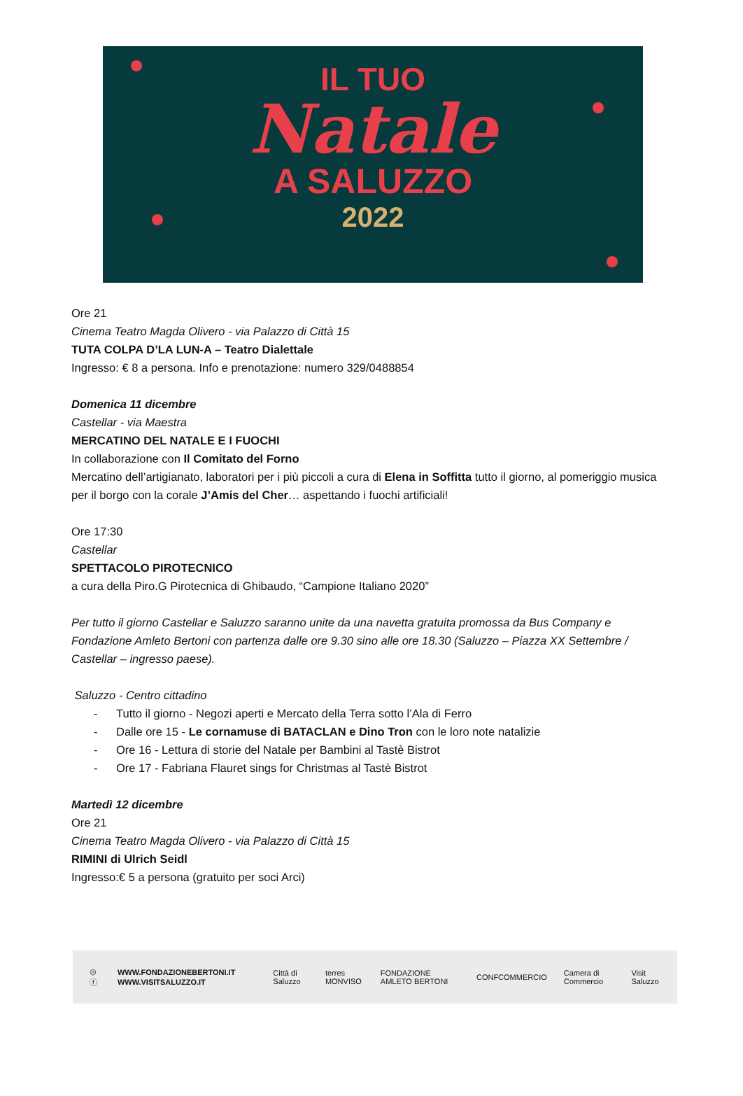IL TUO
Natale
A SALUZZO
2022
Ore 21
Cinema Teatro Magda Olivero - via Palazzo di Città 15
TUTA COLPA D’LA LUN-A – Teatro Dialettale
Ingresso: € 8 a persona. Info e prenotazione: numero 329/0488854
Domenica 11 dicembre
Castellar - via Maestra
MERCATINO DEL NATALE E I FUOCHI
In collaborazione con Il Comitato del Forno
Mercatino dell’artigianato, laboratori per i più piccoli a cura di Elena in Soffitta tutto il giorno, al pomeriggio musica per il borgo con la corale J’Amis del Cher… aspettando i fuochi artificiali!
Ore 17:30
Castellar
SPETTACOLO PIROTECNICO
a cura della Piro.G Pirotecnica di Ghibaudo, “Campione Italiano 2020”
Per tutto il giorno Castellar e Saluzzo saranno unite da una navetta gratuita promossa da Bus Company e Fondazione Amleto Bertoni con partenza dalle ore 9.30 sino alle ore 18.30 (Saluzzo – Piazza XX Settembre / Castellar – ingresso paese).
Saluzzo - Centro cittadino
- Tutto il giorno - Negozi aperti e Mercato della Terra sotto l’Ala di Ferro
- Dalle ore 15 - Le cornamuse di BATACLAN e Dino Tron con le loro note natalizie
- Ore 16 - Lettura di storie del Natale per Bambini al Tastè Bistrot
- Ore 17 - Fabriana Flauret sings for Christmas al Tastè Bistrot
Martedì 12 dicembre
Ore 21
Cinema Teatro Magda Olivero - via Palazzo di Città 15
RIMINI di Ulrich Seidl
Ingresso:€ 5 a persona (gratuito per soci Arci)
◎ ⓕ
WWW.FONDAZIONEBERTONI.IT
WWW.VISITSALUZZO.IT
Città di Saluzzo terres MONVISO FONDAZIONE AMLETO BERTONI CONFCOMMERCIO Camera di Commercio Visit Saluzzo